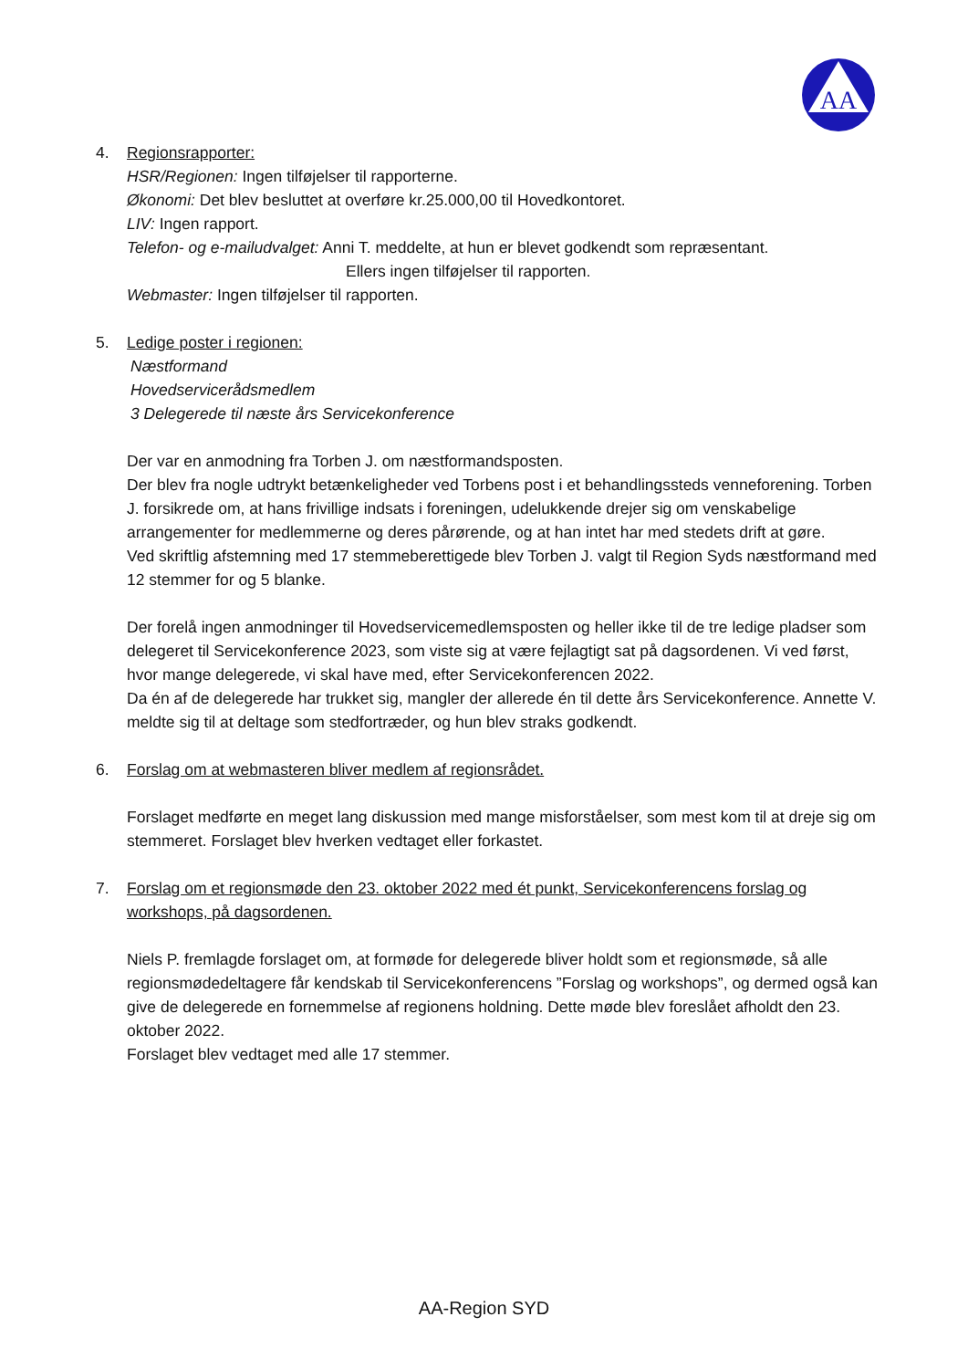AA
4. Regionsrapporter:
HSR/Regionen: Ingen tilføjelser til rapporterne.
Økonomi: Det blev besluttet at overføre kr.25.000,00 til Hovedkontoret.
LIV: Ingen rapport.
Telefon- og e-mailudvalget: Anni T. meddelte, at hun er blevet godkendt som repræsentant.
Ellers ingen tilføjelser til rapporten.
Webmaster: Ingen tilføjelser til rapporten.
5. Ledige poster i regionen:
Næstformand
Hovedservicerådsmedlem
3 Delegerede til næste års Servicekonference
Der var en anmodning fra Torben J. om næstformandsposten.
Der blev fra nogle udtrykt betænkeligheder ved Torbens post i et behandlingssteds venneforening. Torben J. forsikrede om, at hans frivillige indsats i foreningen, udelukkende drejer sig om venskabelige arrangementer for medlemmerne og deres pårørende, og at han intet har med stedets drift at gøre.
Ved skriftlig afstemning med 17 stemmeberettigede blev Torben J. valgt til Region Syds næstformand med 12 stemmer for og 5 blanke.
Der forelå ingen anmodninger til Hovedservicemedlemsposten og heller ikke til de tre ledige pladser som delegeret til Servicekonference 2023, som viste sig at være fejlagtigt sat på dagsordenen. Vi ved først, hvor mange delegerede, vi skal have med, efter Servicekonferencen 2022.
Da én af de delegerede har trukket sig, mangler der allerede én til dette års Servicekonference. Annette V. meldte sig til at deltage som stedfortræder, og hun blev straks godkendt.
6. Forslag om at webmasteren bliver medlem af regionsrådet.
Forslaget medførte en meget lang diskussion med mange misforståelser, som mest kom til at dreje sig om stemmeret. Forslaget blev hverken vedtaget eller forkastet.
7. Forslag om et regionsmøde den 23. oktober 2022 med ét punkt, Servicekonferencens forslag og workshops, på dagsordenen.
Niels P. fremlagde forslaget om, at formøde for delegerede bliver holdt som et regionsmøde, så alle regionsmødedeltagere får kendskab til Servicekonferencens ”Forslag og workshops”, og dermed også kan give de delegerede en fornemmelse af regionens holdning. Dette møde blev foreslået afholdt den 23. oktober 2022.
Forslaget blev vedtaget med alle 17 stemmer.
AA-Region SYD